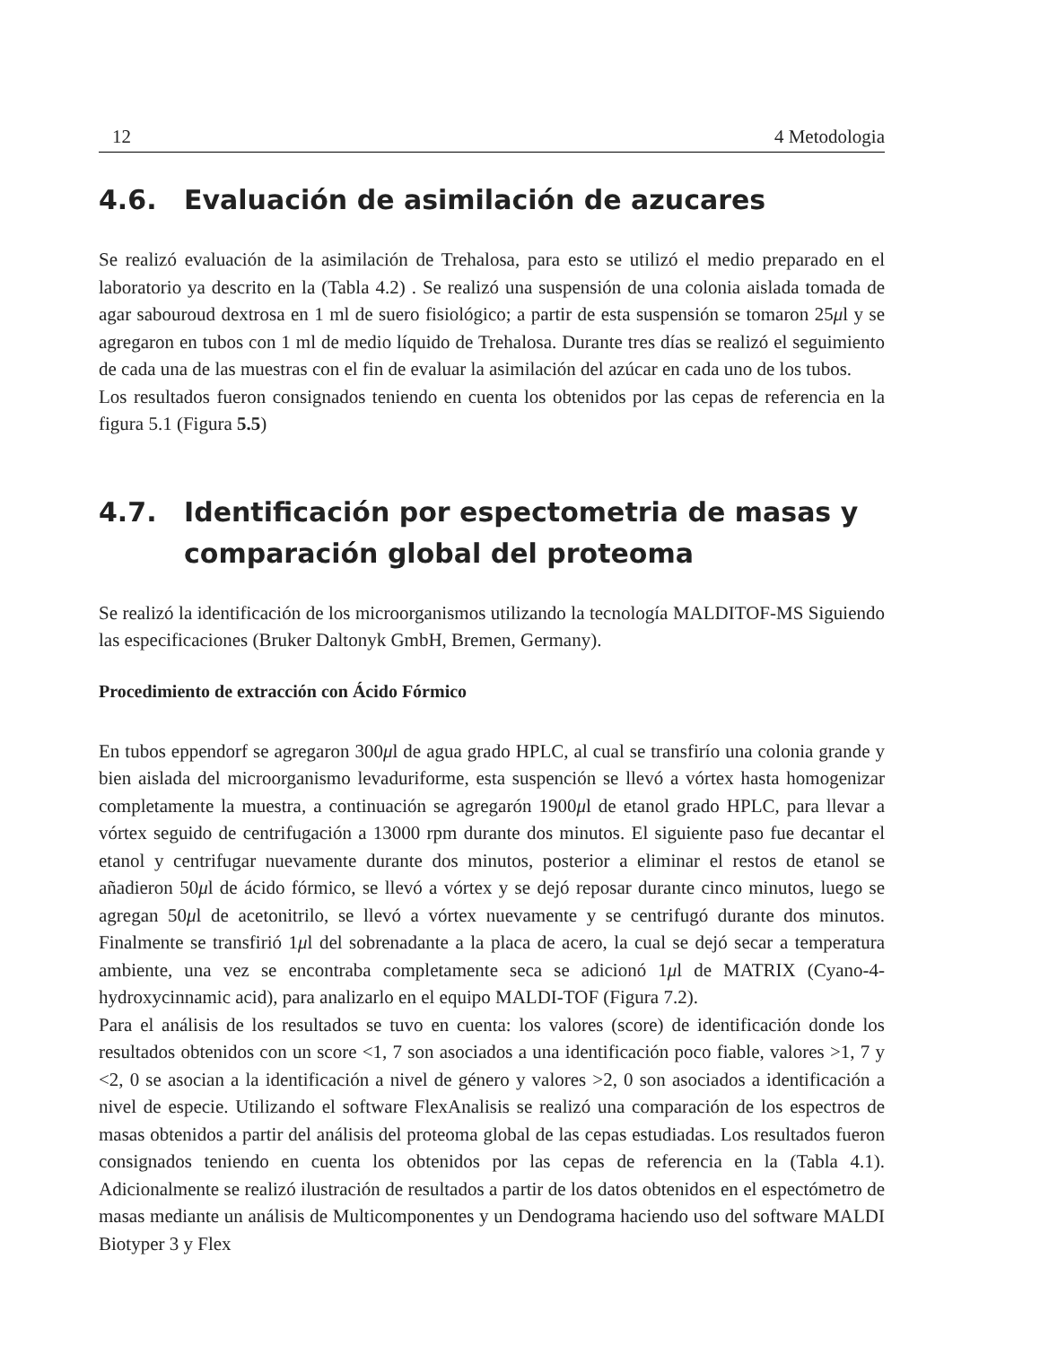12 4 Metodologia
4.6. Evaluación de asimilación de azucares
Se realizó evaluación de la asimilación de Trehalosa, para esto se utilizó el medio preparado en el laboratorio ya descrito en la (Tabla 4.2) . Se realizó una suspensión de una colonia aislada tomada de agar sabouroud dextrosa en 1 ml de suero fisiológico; a partir de esta suspensión se tomaron 25μl y se agregaron en tubos con 1 ml de medio líquido de Trehalosa. Durante tres días se realizó el seguimiento de cada una de las muestras con el fin de evaluar la asimilación del azúcar en cada uno de los tubos.
Los resultados fueron consignados teniendo en cuenta los obtenidos por las cepas de referencia en la figura 5.1 (Figura 5.5)
4.7. Identificación por espectometria de masas y comparación global del proteoma
Se realizó la identificación de los microorganismos utilizando la tecnología MALDITOF-MS Siguiendo las especificaciones (Bruker Daltonyk GmbH, Bremen, Germany).
Procedimiento de extracción con Ácido Fórmico
En tubos eppendorf se agregaron 300μl de agua grado HPLC, al cual se transfirío una colonia grande y bien aislada del microorganismo levaduriforme, esta suspención se llevó a vórtex hasta homogenizar completamente la muestra, a continuación se agregarón 1900μl de etanol grado HPLC, para llevar a vórtex seguido de centrifugación a 13000 rpm durante dos minutos. El siguiente paso fue decantar el etanol y centrifugar nuevamente durante dos minutos, posterior a eliminar el restos de etanol se añadieron 50μl de ácido fórmico, se llevó a vórtex y se dejó reposar durante cinco minutos, luego se agregan 50μl de acetonitrilo, se llevó a vórtex nuevamente y se centrifugó durante dos minutos. Finalmente se transfirió 1μl del sobrenadante a la placa de acero, la cual se dejó secar a temperatura ambiente, una vez se encontraba completamente seca se adicionó 1μl de MATRIX (Cyano-4-hydroxycinnamic acid), para analizarlo en el equipo MALDI-TOF (Figura 7.2).
Para el análisis de los resultados se tuvo en cuenta: los valores (score) de identificación donde los resultados obtenidos con un score <1, 7 son asociados a una identificación poco fiable, valores >1, 7 y <2, 0 se asocian a la identificación a nivel de género y valores >2, 0 son asociados a identificación a nivel de especie. Utilizando el software FlexAnalisis se realizó una comparación de los espectros de masas obtenidos a partir del análisis del proteoma global de las cepas estudiadas. Los resultados fueron consignados teniendo en cuenta los obtenidos por las cepas de referencia en la (Tabla 4.1). Adicionalmente se realizó ilustración de resultados a partir de los datos obtenidos en el espectómetro de masas mediante un análisis de Multicomponentes y un Dendograma haciendo uso del software MALDI Biotyper 3 y Flex